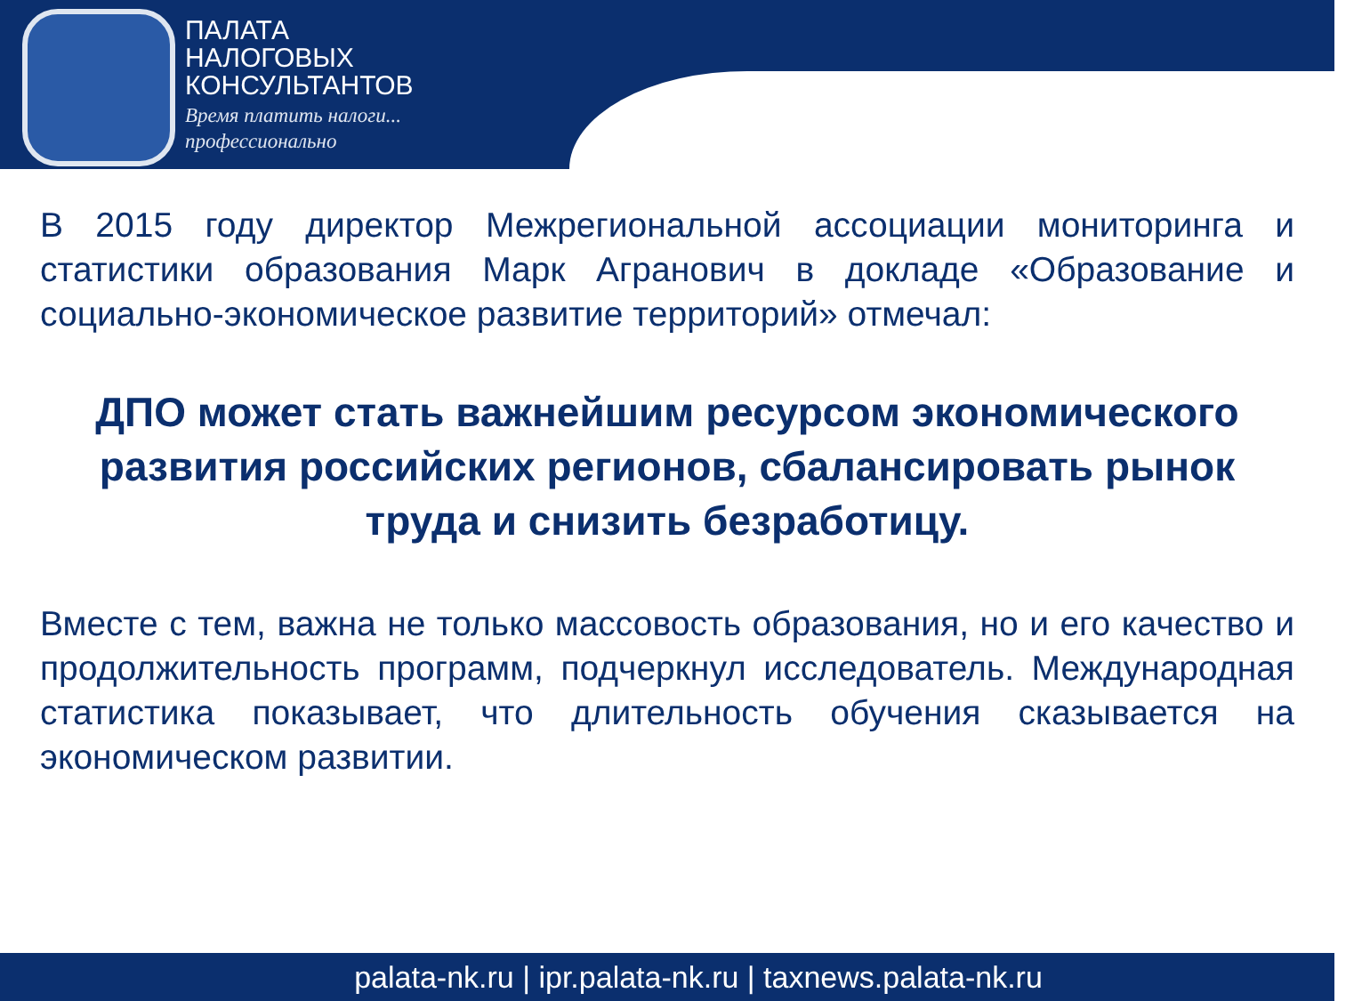ПАЛАТА
НАЛОГОВЫХ
КОНСУЛЬТАНТОВ
Время платить налоги...
профессионально
В 2015 году директор Межрегиональной ассоциации мониторинга и статистики образования Марк Агранович в докладе «Образование и социально-экономическое развитие территорий» отмечал:
ДПО может стать важнейшим ресурсом экономического развития российских регионов, сбалансировать рынок труда и снизить безработицу.
Вместе с тем, важна не только массовость образования, но и его качество и продолжительность программ, подчеркнул исследователь. Международная статистика показывает, что длительность обучения сказывается на экономическом развитии.
palata-nk.ru | ipr.palata-nk.ru | taxnews.palata-nk.ru